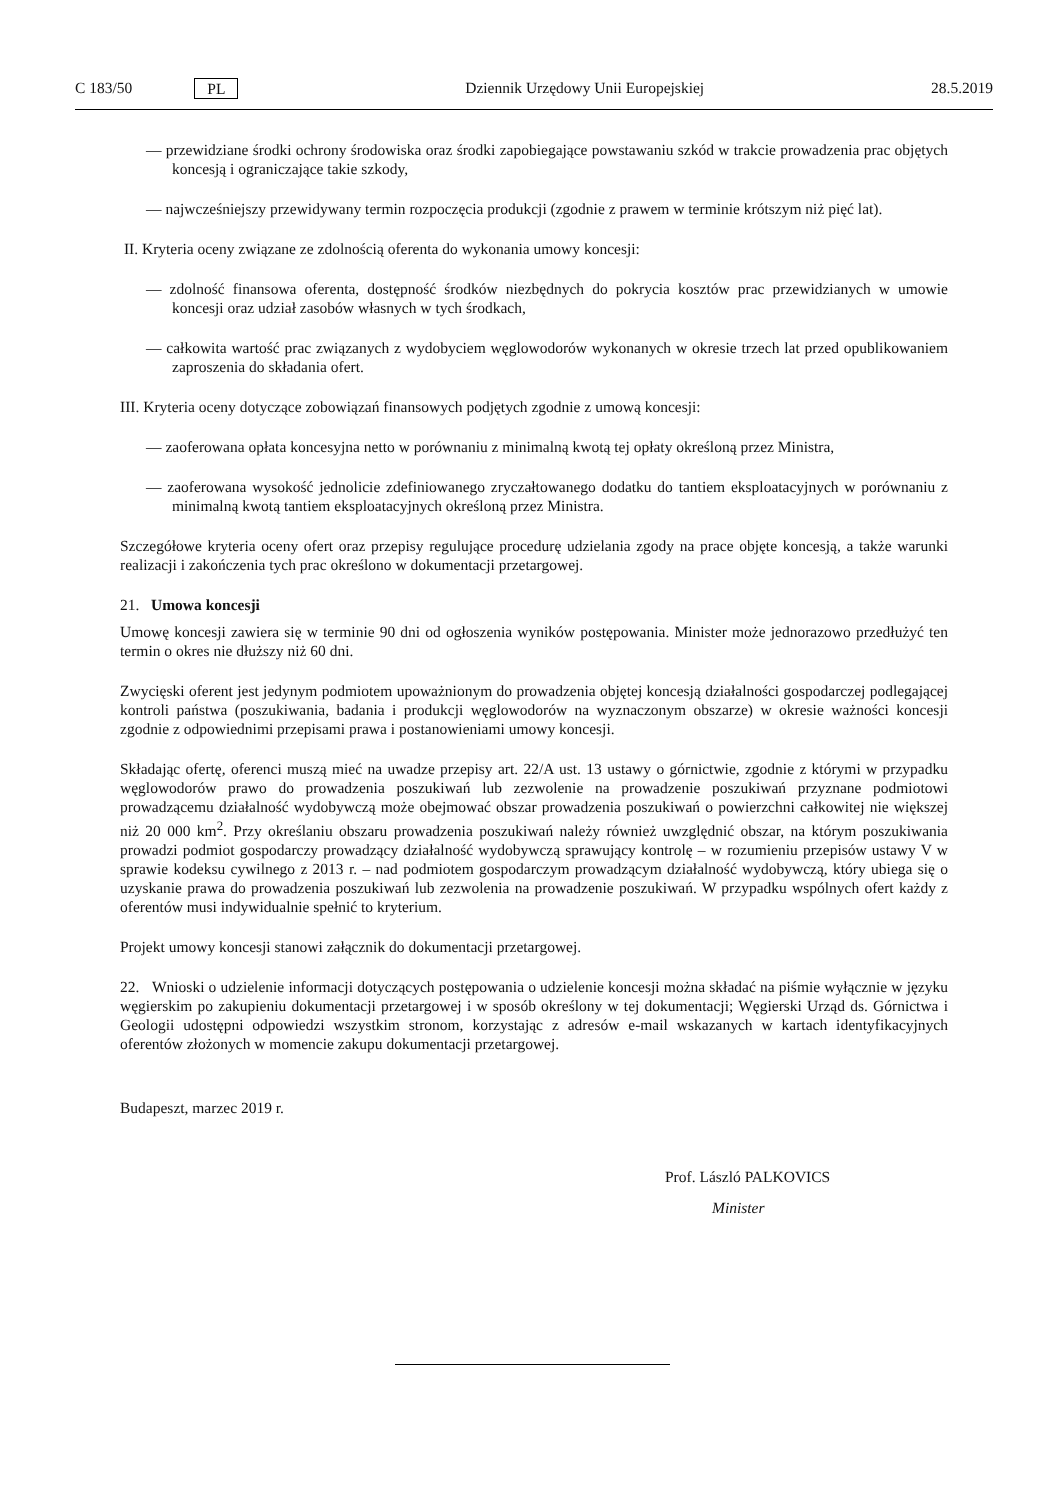C 183/50 PL Dziennik Urzędowy Unii Europejskiej 28.5.2019
— przewidziane środki ochrony środowiska oraz środki zapobiegające powstawaniu szkód w trakcie prowadzenia prac objętych koncesją i ograniczające takie szkody,
— najwcześniejszy przewidywany termin rozpoczęcia produkcji (zgodnie z prawem w terminie krótszym niż pięć lat).
II. Kryteria oceny związane ze zdolnością oferenta do wykonania umowy koncesji:
— zdolność finansowa oferenta, dostępność środków niezbędnych do pokrycia kosztów prac przewidzianych w umowie koncesji oraz udział zasobów własnych w tych środkach,
— całkowita wartość prac związanych z wydobyciem węglowodorów wykonanych w okresie trzech lat przed opublikowaniem zaproszenia do składania ofert.
III. Kryteria oceny dotyczące zobowiązań finansowych podjętych zgodnie z umową koncesji:
— zaoferowana opłata koncesyjna netto w porównaniu z minimalną kwotą tej opłaty określoną przez Ministra,
— zaoferowana wysokość jednolicie zdefiniowanego zryczałtowanego dodatku do tantiem eksploatacyjnych w porównaniu z minimalną kwotą tantiem eksploatacyjnych określoną przez Ministra.
Szczegółowe kryteria oceny ofert oraz przepisy regulujące procedurę udzielania zgody na prace objęte koncesją, a także warunki realizacji i zakończenia tych prac określono w dokumentacji przetargowej.
21. Umowa koncesji
Umowę koncesji zawiera się w terminie 90 dni od ogłoszenia wyników postępowania. Minister może jednorazowo przedłużyć ten termin o okres nie dłuższy niż 60 dni.
Zwycięski oferent jest jedynym podmiotem upoważnionym do prowadzenia objętej koncesją działalności gospodarczej podlegającej kontroli państwa (poszukiwania, badania i produkcji węglowodorów na wyznaczonym obszarze) w okresie ważności koncesji zgodnie z odpowiednimi przepisami prawa i postanowieniami umowy koncesji.
Składając ofertę, oferenci muszą mieć na uwadze przepisy art. 22/A ust. 13 ustawy o górnictwie, zgodnie z którymi w przypadku węglowodorów prawo do prowadzenia poszukiwań lub zezwolenie na prowadzenie poszukiwań przyznane podmiotowi prowadzącemu działalność wydobywczą może obejmować obszar prowadzenia poszukiwań o powierzchni całkowitej nie większej niż 20 000 km<sup>2</sup>. Przy określaniu obszaru prowadzenia poszukiwań należy również uwzględnić obszar, na którym poszukiwania prowadzi podmiot gospodarczy prowadzący działalność wydobywczą sprawujący kontrolę – w rozumieniu przepisów ustawy V w sprawie kodeksu cywilnego z 2013 r. – nad podmiotem gospodarczym prowadzącym działalność wydobywczą, który ubiega się o uzyskanie prawa do prowadzenia poszukiwań lub zezwolenia na prowadzenie poszukiwań. W przypadku wspólnych ofert każdy z oferentów musi indywidualnie spełnić to kryterium.
Projekt umowy koncesji stanowi załącznik do dokumentacji przetargowej.
22. Wnioski o udzielenie informacji dotyczących postępowania o udzielenie koncesji można składać na piśmie wyłącznie w języku węgierskim po zakupieniu dokumentacji przetargowej i w sposób określony w tej dokumentacji; Węgierski Urząd ds. Górnictwa i Geologii udostępni odpowiedzi wszystkim stronom, korzystając z adresów e-mail wskazanych w kartach identyfikacyjnych oferentów złożonych w momencie zakupu dokumentacji przetargowej.
Budapeszt, marzec 2019 r.
Prof. László PALKOVICS
Minister